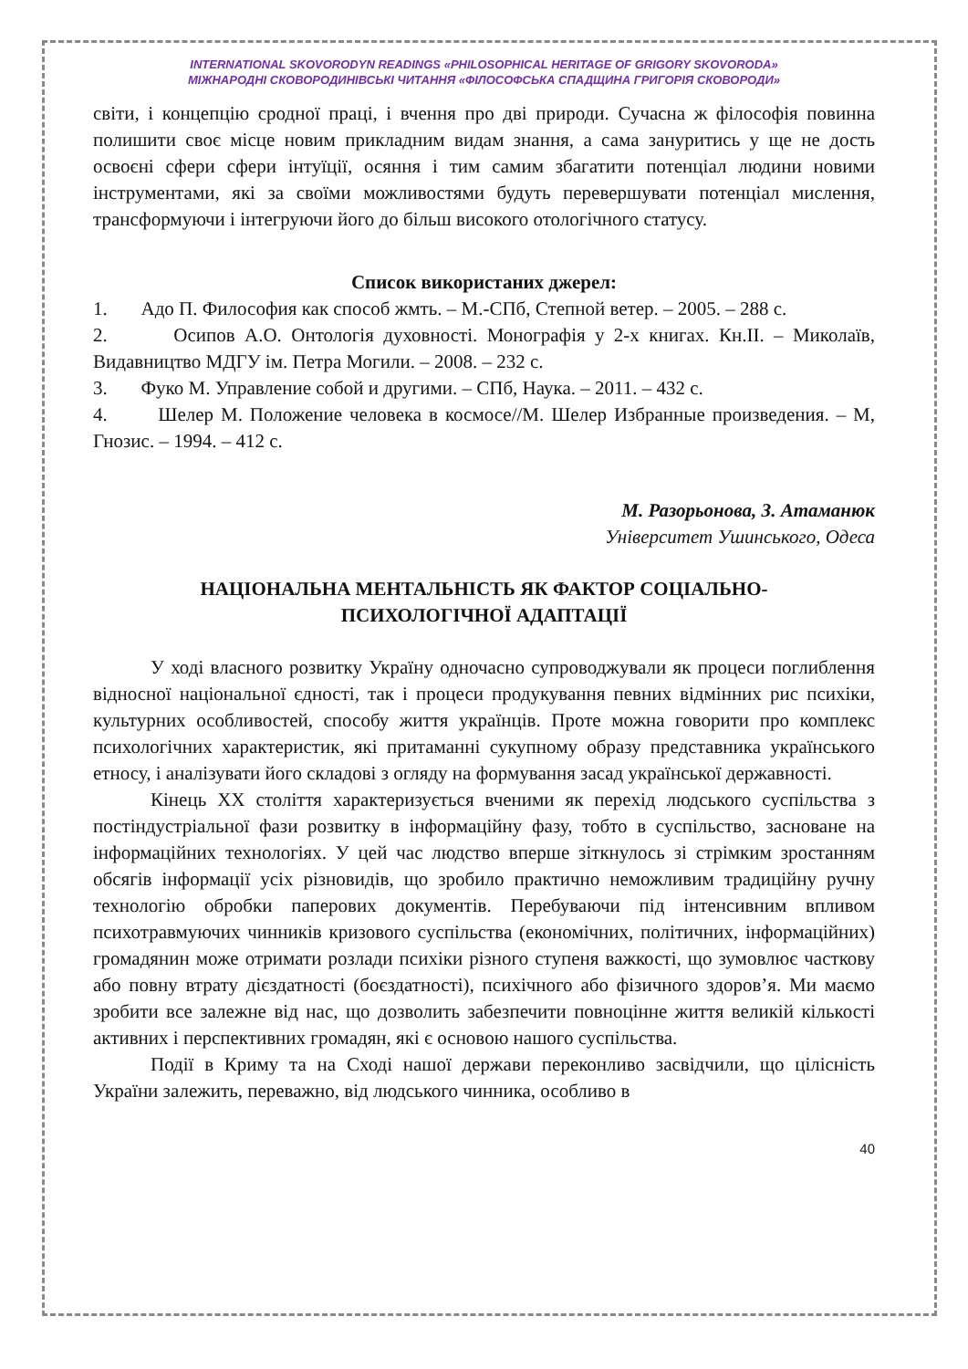INTERNATIONAL SKOVORODYN READINGS «PHILOSOPHICAL HERITAGE OF GRIGORY SKOVORODA»
МІЖНАРОДНІ СКОВОРОДИНІВСЬКІ ЧИТАННЯ «ФІЛОСОФСЬКА СПАДЩИНА ГРИГОРІЯ СКОВОРОДИ»
світи, і концепцію сродної праці, і вчення про дві природи. Сучасна ж філософія повинна полишити своє місце новим прикладним видам знання, а сама зануритись у ще не дость освоєні сфери сфери інтуїції, осяння і тим самим збагатити потенціал людини новими інструментами, які за своїми можливостями будуть перевершувати потенціал мислення, трансформуючи і інтегруючи його до більш високого отологічного статусу.
Список використаних джерел:
1. Адо П. Философия как способ жмть. – М.-СПб, Степной ветер. – 2005. – 288 с.
2. Осипов А.О. Онтологія духовності. Монографія у 2-х книгах. Кн.ІІ. – Миколаїв, Видавництво МДГУ ім. Петра Могили. – 2008. – 232 с.
3. Фуко М. Управление собой и другими. – СПб, Наука. – 2011. – 432 с.
4. Шелер М. Положение человека в космосе//М. Шелер Избранные произведения. – М, Гнозис. – 1994. – 412 с.
М. Разорьонова, З. Атаманюк
Університет Ушинського, Одеса
НАЦІОНАЛЬНА МЕНТАЛЬНІСТЬ ЯК ФАКТОР СОЦІАЛЬНО-
ПСИХОЛОГІЧНОЇ АДАПТАЦІЇ
У ході власного розвитку Україну одночасно супроводжували як процеси поглиблення відносної національної єдності, так і процеси продукування певних відмінних рис психіки, культурних особливостей, способу життя українців. Проте можна говорити про комплекс психологічних характеристик, які притаманні сукупному образу представника українського етносу, і аналізувати його складові з огляду на формування засад української державності.
Кінець ХХ століття характеризується вченими як перехід людського суспільства з постіндустріальної фази розвитку в інформаційну фазу, тобто в суспільство, засноване на інформаційних технологіях. У цей час людство вперше зіткнулось зі стрімким зростанням обсягів інформації усіх різновидів, що зробило практично неможливим традиційну ручну технологію обробки паперових документів. Перебуваючи під інтенсивним впливом психотравмуючих чинників кризового суспільства (економічних, політичних, інформаційних) громадянин може отримати розлади психіки різного ступеня важкості, що зумовлює часткову або повну втрату дієздатності (боєздатності), психічного або фізичного здоров’я. Ми маємо зробити все залежне від нас, що дозволить забезпечити повноцінне життя великій кількості активних і перспективних громадян, які є основою нашого суспільства.
Події в Криму та на Сході нашої держави переконливо засвідчили, що цілісність України залежить, переважно, від людського чинника, особливо в
40